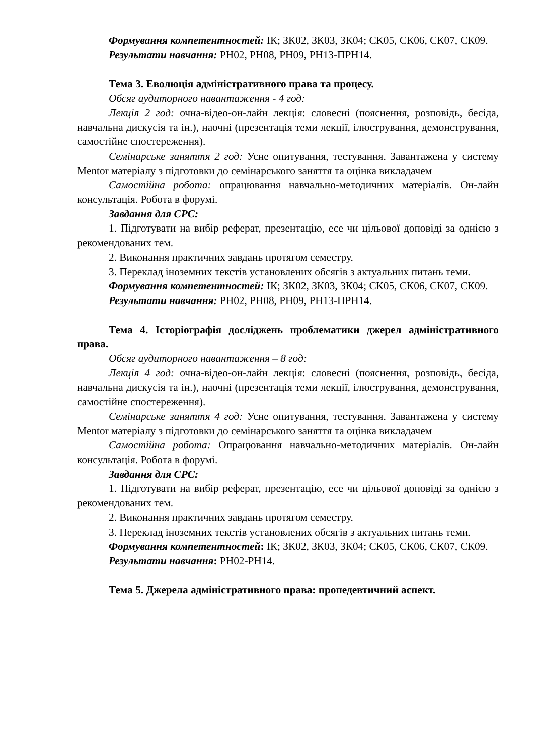Формування компетентностей: ІК; ЗК02, ЗК03, ЗК04; СК05, СК06, СК07, СК09.
Результати навчання: РН02, РН08, РН09, РН13-ПРН14.
Тема 3. Еволюція адміністративного права та процесу.
Обсяг аудиторного навантаження - 4 год:
Лекція 2 год: очна-відео-он-лайн лекція: словесні (пояснення, розповідь, бесіда, навчальна дискусія та ін.), наочні (презентація теми лекції, ілюстрування, демонстрування, самостійне спостереження).
Семінарське заняття 2 год: Усне опитування, тестування. Завантажена у систему Mentor матеріалу з підготовки до семінарського заняття та оцінка викладачем
Самостійна робота: опрацювання навчально-методичних матеріалів. Он-лайн консультація. Робота в форумі.
Завдання для СРС:
1. Підготувати на вибір реферат, презентацію, есе чи цільової доповіді за однією з рекомендованих тем.
2. Виконання практичних завдань протягом семестру.
3. Переклад іноземних текстів установлених обсягів з актуальних питань теми.
Формування компетентностей: ІК; ЗК02, ЗК03, ЗК04; СК05, СК06, СК07, СК09.
Результати навчання: РН02, РН08, РН09, РН13-ПРН14.
Тема 4. Історіографія досліджень проблематики джерел адміністративного права.
Обсяг аудиторного навантаження – 8 год:
Лекція 4 год: очна-відео-он-лайн лекція: словесні (пояснення, розповідь, бесіда, навчальна дискусія та ін.), наочні (презентація теми лекції, ілюстрування, демонстрування, самостійне спостереження).
Семінарське заняття 4 год: Усне опитування, тестування. Завантажена у систему Mentor матеріалу з підготовки до семінарського заняття та оцінка викладачем
Самостійна робота: Опрацювання навчально-методичних матеріалів. Он-лайн консультація. Робота в форумі.
Завдання для СРС:
1. Підготувати на вибір реферат, презентацію, есе чи цільової доповіді за однією з рекомендованих тем.
2. Виконання практичних завдань протягом семестру.
3. Переклад іноземних текстів установлених обсягів з актуальних питань теми.
Формування компетентностей: ІК; ЗК02, ЗК03, ЗК04; СК05, СК06, СК07, СК09.
Результати навчання: РН02-РН14.
Тема 5. Джерела адміністративного права: пропедевтичний аспект.